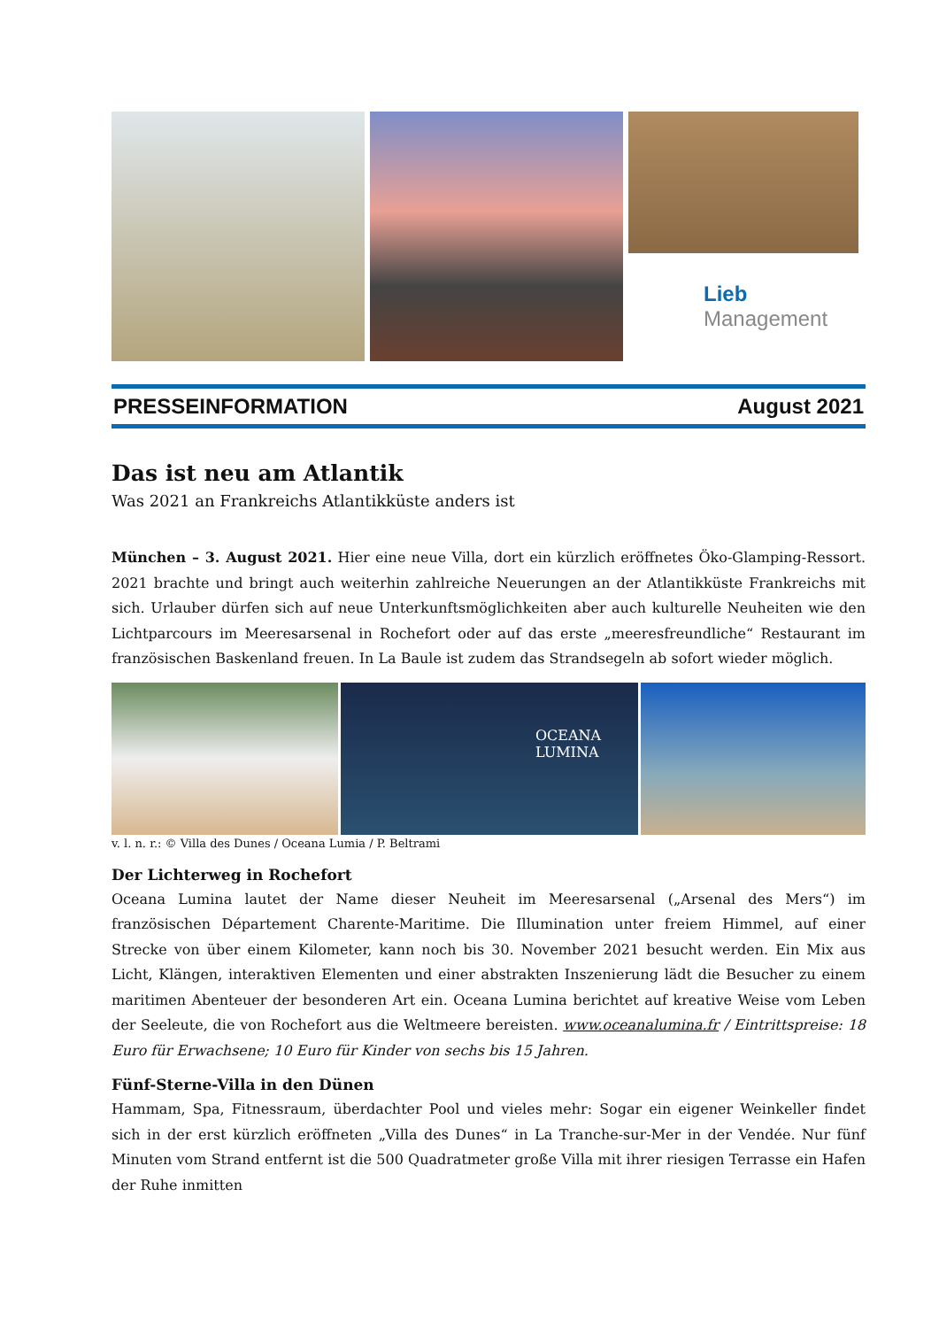Lieb
Management
PRESSEINFORMATION August 2021
Das ist neu am Atlantik
Was 2021 an Frankreichs Atlantikküste anders ist
München – 3. August 2021. Hier eine neue Villa, dort ein kürzlich eröffnetes Öko-Glamping-Ressort. 2021 brachte und bringt auch weiterhin zahlreiche Neuerungen an der Atlantikküste Frankreichs mit sich. Urlauber dürfen sich auf neue Unterkunftsmöglichkeiten aber auch kulturelle Neuheiten wie den Lichtparcours im Meeresarsenal in Rochefort oder auf das erste „meeresfreundliche“ Restaurant im französischen Baskenland freuen. In La Baule ist zudem das Strandsegeln ab sofort wieder möglich.
OCEANA LUMINA
v. l. n. r.: © Villa des Dunes / Oceana Lumia / P. Beltrami
Der Lichterweg in Rochefort
Oceana Lumina lautet der Name dieser Neuheit im Meeresarsenal („Arsenal des Mers“) im französischen Département Charente-Maritime. Die Illumination unter freiem Himmel, auf einer Strecke von über einem Kilometer, kann noch bis 30. November 2021 besucht werden. Ein Mix aus Licht, Klängen, interaktiven Elementen und einer abstrakten Inszenierung lädt die Besucher zu einem maritimen Abenteuer der besonderen Art ein. Oceana Lumina berichtet auf kreative Weise vom Leben der Seeleute, die von Rochefort aus die Weltmeere bereisten. www.oceanalumina.fr / Eintrittspreise: 18 Euro für Erwachsene; 10 Euro für Kinder von sechs bis 15 Jahren.
Fünf-Sterne-Villa in den Dünen
Hammam, Spa, Fitnessraum, überdachter Pool und vieles mehr: Sogar ein eigener Weinkeller findet sich in der erst kürzlich eröffneten „Villa des Dunes“ in La Tranche-sur-Mer in der Vendée. Nur fünf Minuten vom Strand entfernt ist die 500 Quadratmeter große Villa mit ihrer riesigen Terrasse ein Hafen der Ruhe inmitten